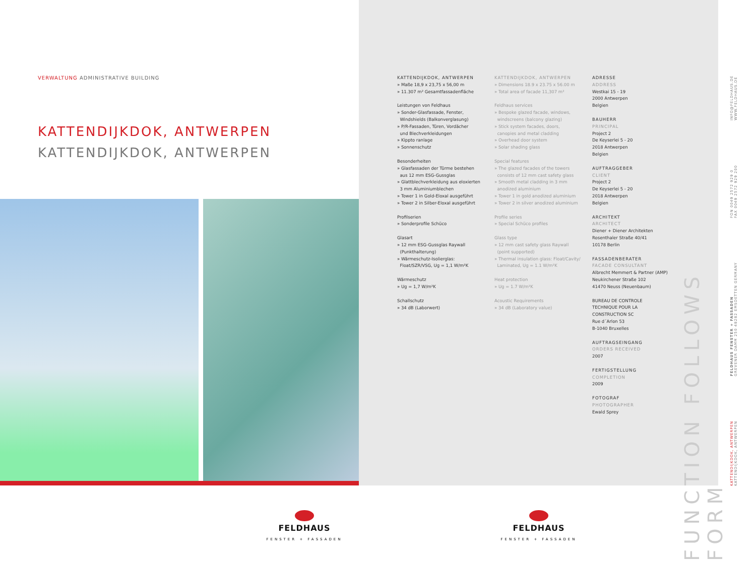VERWALTUNG ADMINISTRATIVE BUILDING
KATTENDIJKDOK, ANTWERPEN
KATTENDIJKDOK, ANTWERPEN
KATTENDIJKDOK, ANTWERPEN
» Maße 18,9 x 23,75 x 56,00 m
» 11.307 m² Gesamtfassadenfläche
Leistungen von Feldhaus
» Sonder-Glasfassade, Fenster,
Windshields (Balkonverglasung)
» P/R-Fassaden, Türen, Vordächer
und Blechverkleidungen
» Kippto ranlage
» Sonnenschutz
Besonderheiten
» Glasfassaden der Türme bestehen
aus 12 mm ESG-Gussglas
» Glattblechverkleidung aus eloxierten
3 mm Aluminiumblechen
» Tower 1 in Gold-Eloxal ausgeführt
» Tower 2 in Silber-Eloxal ausgeführt
Profilserien
» Sonderprofile Schüco
Glasart
» 12 mm ESG-Gussglas Raywall
(Punkthalterung)
» Wärmeschutz-Isolierglas:
Float/SZR/VSG, Ug = 1,1 W/m²K
Wärmeschutz
» Ug = 1,7 W/m²K
Schallschutz
» 34 dB (Laborwert)
KATTENDIJKDOK, ANTWERPEN
» Dimensions 18.9 x 23.75 x 56.00 m
» Total area of facade 11,307 m²
Feldhaus services
» Bespoke glazed facade, windows,
windscreens (balcony glazing)
» Stick system facades, doors,
canopies and metal cladding
» Overhead door system
» Solar shading glass
Special features
» The glazed facades of the towers
consists of 12 mm cast safety glass
» Smooth metal cladding in 3 mm
anodized aluminium
» Tower 1 in gold anodized aluminium
» Tower 2 in silver anodized aluminium
Profile series
» Special Schüco profiles
Glass type
» 12 mm cast safety glass Raywall
(point supported)
» Thermal insulation glass: Float/Cavity/
Laminated, Ug = 1.1 W/m²K
Heat protection
» Ug = 1.7 W/m²K
Acoustic Requirements
» 34 dB (Laboratory value)
ADRESSE
ADDRESS
Westkai 15 - 19
2000 Antwerpen
Belgien
BAUHERR
PRINCIPAL
Project 2
De Keyserlei 5 - 20
2018 Antwerpen
Belgien
AUFTRAGGEBER
CLIENT
Project 2
De Keyserlei 5 - 20
2018 Antwerpen
Belgien
ARCHITEKT
ARCHITECT
Diener + Diener Architekten
Rosenthaler Straße 40/41
10178 Berlin
FASSADENBERATER
FACADE CONSULTANT
Albrecht Memmert & Partner (AMP)
Neukirchener Straße 102
41470 Neuss (Neuenbaum)
BUREAU DE CONTROLE
TECHNIQUE POUR LA
CONSTRUCTION SC
Rue d´Arlon 53
B-1040 Bruxelles
AUFTRAGSEINGANG
ORDERS RECEIVED
2007
FERTIGSTELLUNG
COMPLETION
2009
FOTOGRAF
PHOTOGRAPHER
Ewald Sprey
FUNCTION FOLLOWS FORM
KATTENDIJKDOK, ANTWERPEN
KATTENDIJKDOK, ANTWERPEN
FELDHAUS FENSTER + FASSADEN
GREVENER DAMM 250 48282 EMSDETTEN GERMANY
FON 0049 2572 929 0
FAX 0049 2572 929 200
INFO@FELDHAUS.DE
WWW.FELDHAUS.DE
FELDHAUS
FENSTER + FASSADEN
FELDHAUS
FENSTER + FASSADEN